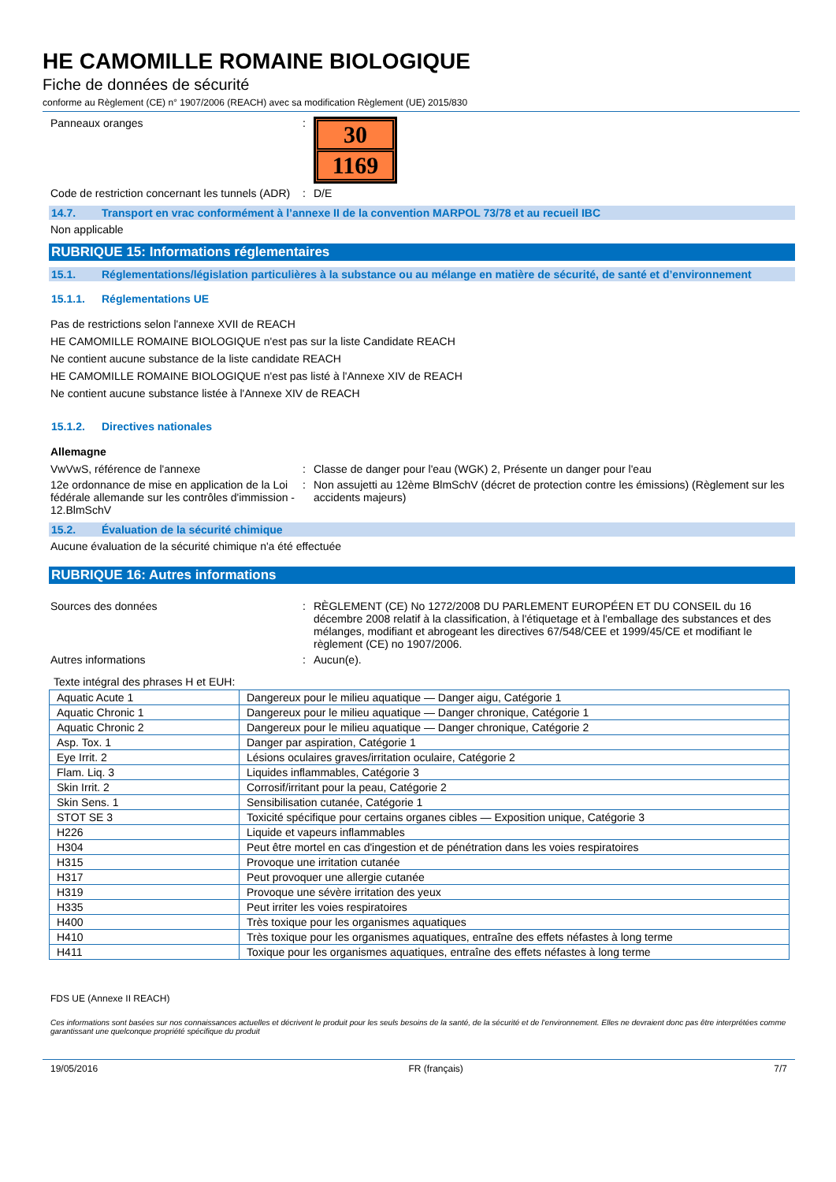HE CAMOMILLE ROMAINE BIOLOGIQUE
Fiche de données de sécurité
conforme au Règlement (CE) n° 1907/2006 (REACH) avec sa modification Règlement (UE) 2015/830
Panneaux oranges :
30
1169
Code de restriction concernant les tunnels (ADR)
: D/E
14.7. Transport en vrac conformément à l’annexe II de la convention MARPOL 73/78 et au recueil IBC
Non applicable
RUBRIQUE 15: Informations réglementaires
15.1. Réglementations/législation particulières à la substance ou au mélange en matière de sécurité, de santé et d’environnement
15.1.1. Réglementations UE
Pas de restrictions selon l'annexe XVII de REACH
HE CAMOMILLE ROMAINE BIOLOGIQUE n'est pas sur la liste Candidate REACH
Ne contient aucune substance de la liste candidate REACH
HE CAMOMILLE ROMAINE BIOLOGIQUE n'est pas listé à l'Annexe XIV de REACH
Ne contient aucune substance listée à l'Annexe XIV de REACH
15.1.2. Directives nationales
Allemagne
VwVwS, référence de l'annexe : Classe de danger pour l'eau (WGK) 2, Présente un danger pour l'eau
12e ordonnance de mise en application de la Loi fédérale allemande sur les contrôles d'immission - 12.BlmSchV
: Non assujetti au 12ème BlmSchV (décret de protection contre les émissions) (Règlement sur les accidents majeurs)
15.2. Évaluation de la sécurité chimique
Aucune évaluation de la sécurité chimique n'a été effectuée
RUBRIQUE 16: Autres informations
Sources des données : RÈGLEMENT (CE) No 1272/2008 DU PARLEMENT EUROPÉEN ET DU CONSEIL du 16 décembre 2008 relatif à la classification, à l'étiquetage et à l'emballage des substances et des mélanges, modifiant et abrogeant les directives 67/548/CEE et 1999/45/CE et modifiant le règlement (CE) no 1907/2006.
Autres informations : Aucun(e).
Texte intégral des phrases H et EUH:
| Aquatic Acute 1 | Dangereux pour le milieu aquatique — Danger aigu, Catégorie 1 |
| Aquatic Chronic 1 | Dangereux pour le milieu aquatique — Danger chronique, Catégorie 1 |
| Aquatic Chronic 2 | Dangereux pour le milieu aquatique — Danger chronique, Catégorie 2 |
| Asp. Tox. 1 | Danger par aspiration, Catégorie 1 |
| Eye Irrit. 2 | Lésions oculaires graves/irritation oculaire, Catégorie 2 |
| Flam. Liq. 3 | Liquides inflammables, Catégorie 3 |
| Skin Irrit. 2 | Corrosif/irritant pour la peau, Catégorie 2 |
| Skin Sens. 1 | Sensibilisation cutanée, Catégorie 1 |
| STOT SE 3 | Toxicité spécifique pour certains organes cibles — Exposition unique, Catégorie 3 |
| H226 | Liquide et vapeurs inflammables |
| H304 | Peut être mortel en cas d'ingestion et de pénétration dans les voies respiratoires |
| H315 | Provoque une irritation cutanée |
| H317 | Peut provoquer une allergie cutanée |
| H319 | Provoque une sévère irritation des yeux |
| H335 | Peut irriter les voies respiratoires |
| H400 | Très toxique pour les organismes aquatiques |
| H410 | Très toxique pour les organismes aquatiques, entraîne des effets néfastes à long terme |
| H411 | Toxique pour les organismes aquatiques, entraîne des effets néfastes à long terme |
FDS UE (Annexe II REACH)
Ces informations sont basées sur nos connaissances actuelles et décrivent le produit pour les seuls besoins de la santé, de la sécurité et de l’environnement. Elles ne devraient donc pas être interprétées comme garantissant une quelconque propriété spécifique du produit
19/05/2016 FR (français) 7/7